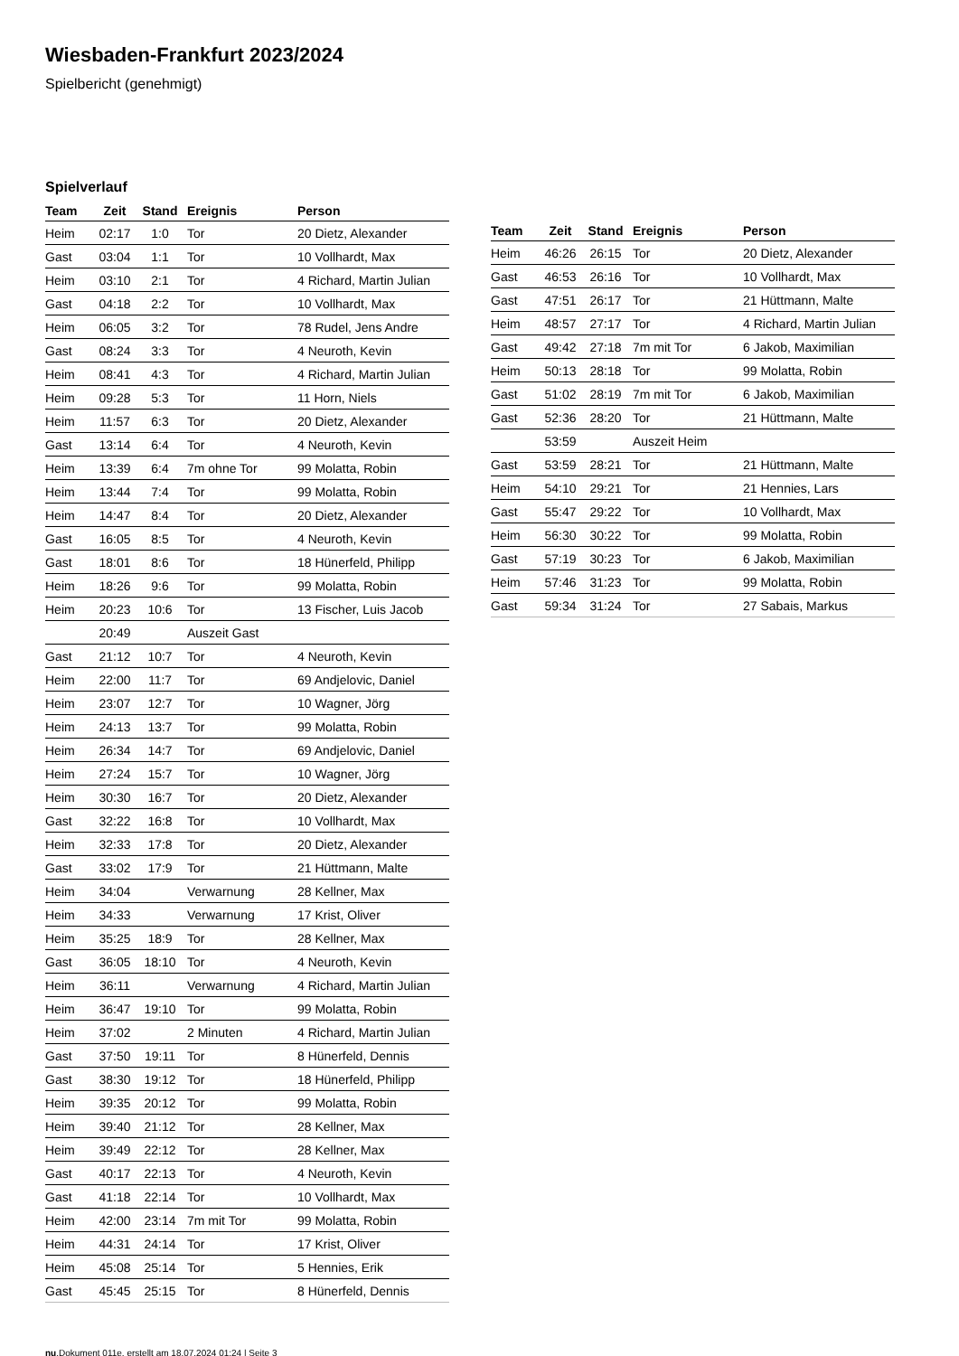Wiesbaden-Frankfurt 2023/2024
Spielbericht (genehmigt)
Spielverlauf
| Team | Zeit | Stand | Ereignis | Person |
| --- | --- | --- | --- | --- |
| Heim | 02:17 | 1:0 | Tor | 20 Dietz, Alexander |
| Gast | 03:04 | 1:1 | Tor | 10 Vollhardt, Max |
| Heim | 03:10 | 2:1 | Tor | 4 Richard, Martin Julian |
| Gast | 04:18 | 2:2 | Tor | 10 Vollhardt, Max |
| Heim | 06:05 | 3:2 | Tor | 78 Rudel, Jens Andre |
| Gast | 08:24 | 3:3 | Tor | 4 Neuroth, Kevin |
| Heim | 08:41 | 4:3 | Tor | 4 Richard, Martin Julian |
| Heim | 09:28 | 5:3 | Tor | 11 Horn, Niels |
| Heim | 11:57 | 6:3 | Tor | 20 Dietz, Alexander |
| Gast | 13:14 | 6:4 | Tor | 4 Neuroth, Kevin |
| Heim | 13:39 | 6:4 | 7m ohne Tor | 99 Molatta, Robin |
| Heim | 13:44 | 7:4 | Tor | 99 Molatta, Robin |
| Heim | 14:47 | 8:4 | Tor | 20 Dietz, Alexander |
| Gast | 16:05 | 8:5 | Tor | 4 Neuroth, Kevin |
| Gast | 18:01 | 8:6 | Tor | 18 Hünerfeld, Philipp |
| Heim | 18:26 | 9:6 | Tor | 99 Molatta, Robin |
| Heim | 20:23 | 10:6 | Tor | 13 Fischer, Luis Jacob |
| | 20:49 | | Auszeit Gast | |
| Gast | 21:12 | 10:7 | Tor | 4 Neuroth, Kevin |
| Heim | 22:00 | 11:7 | Tor | 69 Andjelovic, Daniel |
| Heim | 23:07 | 12:7 | Tor | 10 Wagner, Jörg |
| Heim | 24:13 | 13:7 | Tor | 99 Molatta, Robin |
| Heim | 26:34 | 14:7 | Tor | 69 Andjelovic, Daniel |
| Heim | 27:24 | 15:7 | Tor | 10 Wagner, Jörg |
| Heim | 30:30 | 16:7 | Tor | 20 Dietz, Alexander |
| Gast | 32:22 | 16:8 | Tor | 10 Vollhardt, Max |
| Heim | 32:33 | 17:8 | Tor | 20 Dietz, Alexander |
| Gast | 33:02 | 17:9 | Tor | 21 Hüttmann, Malte |
| Heim | 34:04 | | Verwarnung | 28 Kellner, Max |
| Heim | 34:33 | | Verwarnung | 17 Krist, Oliver |
| Heim | 35:25 | 18:9 | Tor | 28 Kellner, Max |
| Gast | 36:05 | 18:10 | Tor | 4 Neuroth, Kevin |
| Heim | 36:11 | | Verwarnung | 4 Richard, Martin Julian |
| Heim | 36:47 | 19:10 | Tor | 99 Molatta, Robin |
| Heim | 37:02 | | 2 Minuten | 4 Richard, Martin Julian |
| Gast | 37:50 | 19:11 | Tor | 8 Hünerfeld, Dennis |
| Gast | 38:30 | 19:12 | Tor | 18 Hünerfeld, Philipp |
| Heim | 39:35 | 20:12 | Tor | 99 Molatta, Robin |
| Heim | 39:40 | 21:12 | Tor | 28 Kellner, Max |
| Heim | 39:49 | 22:12 | Tor | 28 Kellner, Max |
| Gast | 40:17 | 22:13 | Tor | 4 Neuroth, Kevin |
| Gast | 41:18 | 22:14 | Tor | 10 Vollhardt, Max |
| Heim | 42:00 | 23:14 | 7m mit Tor | 99 Molatta, Robin |
| Heim | 44:31 | 24:14 | Tor | 17 Krist, Oliver |
| Heim | 45:08 | 25:14 | Tor | 5 Hennies, Erik |
| Gast | 45:45 | 25:15 | Tor | 8 Hünerfeld, Dennis |
| Team | Zeit | Stand | Ereignis | Person |
| --- | --- | --- | --- | --- |
| Heim | 46:26 | 26:15 | Tor | 20 Dietz, Alexander |
| Gast | 46:53 | 26:16 | Tor | 10 Vollhardt, Max |
| Gast | 47:51 | 26:17 | Tor | 21 Hüttmann, Malte |
| Heim | 48:57 | 27:17 | Tor | 4 Richard, Martin Julian |
| Gast | 49:42 | 27:18 | 7m mit Tor | 6 Jakob, Maximilian |
| Heim | 50:13 | 28:18 | Tor | 99 Molatta, Robin |
| Gast | 51:02 | 28:19 | 7m mit Tor | 6 Jakob, Maximilian |
| Gast | 52:36 | 28:20 | Tor | 21 Hüttmann, Malte |
| | 53:59 | | Auszeit Heim | |
| Gast | 53:59 | 28:21 | Tor | 21 Hüttmann, Malte |
| Heim | 54:10 | 29:21 | Tor | 21 Hennies, Lars |
| Gast | 55:47 | 29:22 | Tor | 10 Vollhardt, Max |
| Heim | 56:30 | 30:22 | Tor | 99 Molatta, Robin |
| Gast | 57:19 | 30:23 | Tor | 6 Jakob, Maximilian |
| Heim | 57:46 | 31:23 | Tor | 99 Molatta, Robin |
| Gast | 59:34 | 31:24 | Tor | 27 Sabais, Markus |
nu.Dokument 011e, erstellt am 18.07.2024 01:24 | Seite 3